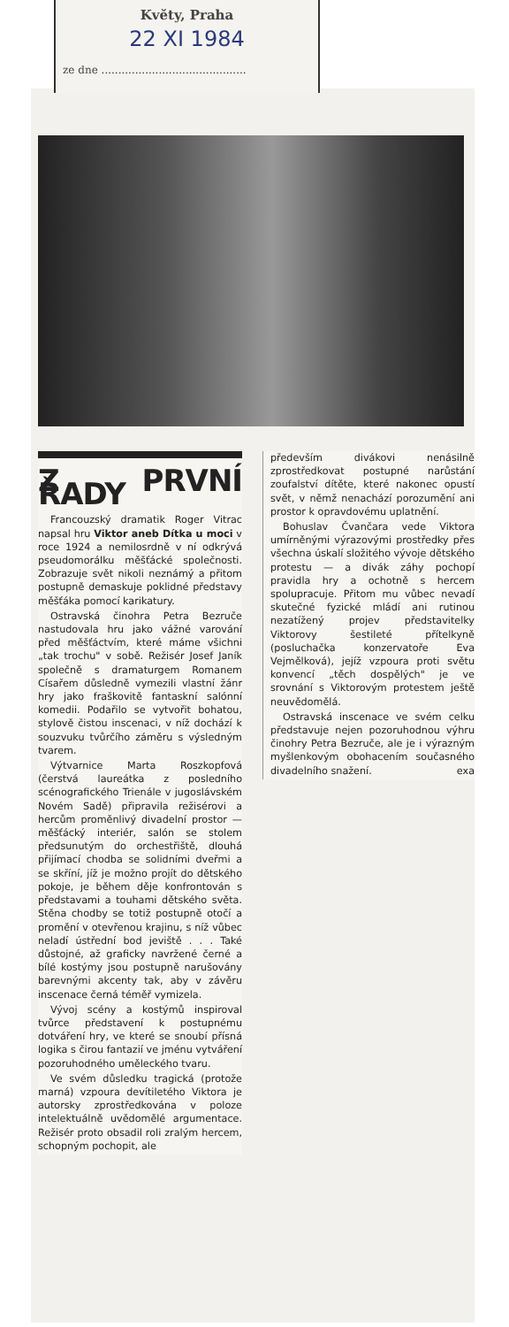Květy, Praha
22 XI 1984
ze dne ...........................................
Z PRVNÍ ŘADY
Francouzský dramatik Roger Vitrac napsal hru Viktor aneb Dítka u moci v roce 1924 a nemilosrdně v ní odkrývá pseudomorálku měšťácké společnosti. Zobrazuje svět nikoli neznámý a přitom postupně demaskuje poklidné představy měšťáka pomocí karikatury.
Ostravská činohra Petra Bezruče nastudovala hru jako vážné varování před měšťáctvím, které máme všichni „tak trochu" v sobě. Režisér Josef Janík společně s dramaturgem Romanem Císařem důsledně vymezili vlastní žánr hry jako fraškovitě fantaskní salónní komedii. Podařilo se vytvořit bohatou, stylově čistou inscenaci, v níž dochází k souzvuku tvůrčího záměru s výsledným tvarem.
Výtvarnice Marta Roszkopfová (čerstvá laureátka z posledního scénografického Trienále v jugoslávském Novém Sadě) připravila režisérovi a hercům proměnlivý divadelní prostor — měšťácký interiér, salón se stolem předsunutým do orchestřiště, dlouhá přijímací chodba se solidními dveřmi a se skříní, jíž je možno projít do dětského pokoje, je během děje konfrontován s představami a touhami dětského světa. Stěna chodby se totiž postupně otočí a promění v otevřenou krajinu, s níž vůbec neladí ústřední bod jeviště . . . Také důstojné, až graficky navržené černé a bílé kostýmy jsou postupně narušovány barevnými akcenty tak, aby v závěru inscenace černá téměř vymizela.
Vývoj scény a kostýmů inspiroval tvůrce představení k postupnému dotváření hry, ve které se snoubí přísná logika s čirou fantazií ve jménu vytváření pozoruhodného uměleckého tvaru.
Ve svém důsledku tragická (protože marná) vzpoura devítiletého Viktora je autorsky zprostředkována v poloze intelektuálně uvědomělé argumentace. Režisér proto obsadil roli zralým hercem, schopným pochopit, ale
především divákovi nenásilně zprostředkovat postupné narůstání zoufalství dítěte, které nakonec opustí svět, v němž nenachází porozumění ani prostor k opravdovému uplatnění.
Bohuslav Čvančara vede Viktora umírněnými výrazovými prostředky přes všechna úskalí složitého vývoje dětského protestu — a divák záhy pochopí pravidla hry a ochotně s hercem spolupracuje. Přitom mu vůbec nevadí skutečné fyzické mládí ani rutinou nezatížený projev představitelky Viktorovy šestileté přítelkyně (posluchačka konzervatoře Eva Vejmělková), jejíž vzpoura proti světu konvencí „těch dospělých" je ve srovnání s Viktorovým protestem ještě neuvědomělá.
Ostravská inscenace ve svém celku představuje nejen pozoruhodnou výhru činohry Petra Bezruče, ale je i výrazným myšlenkovým obohacením současného divadelního snažení. exa